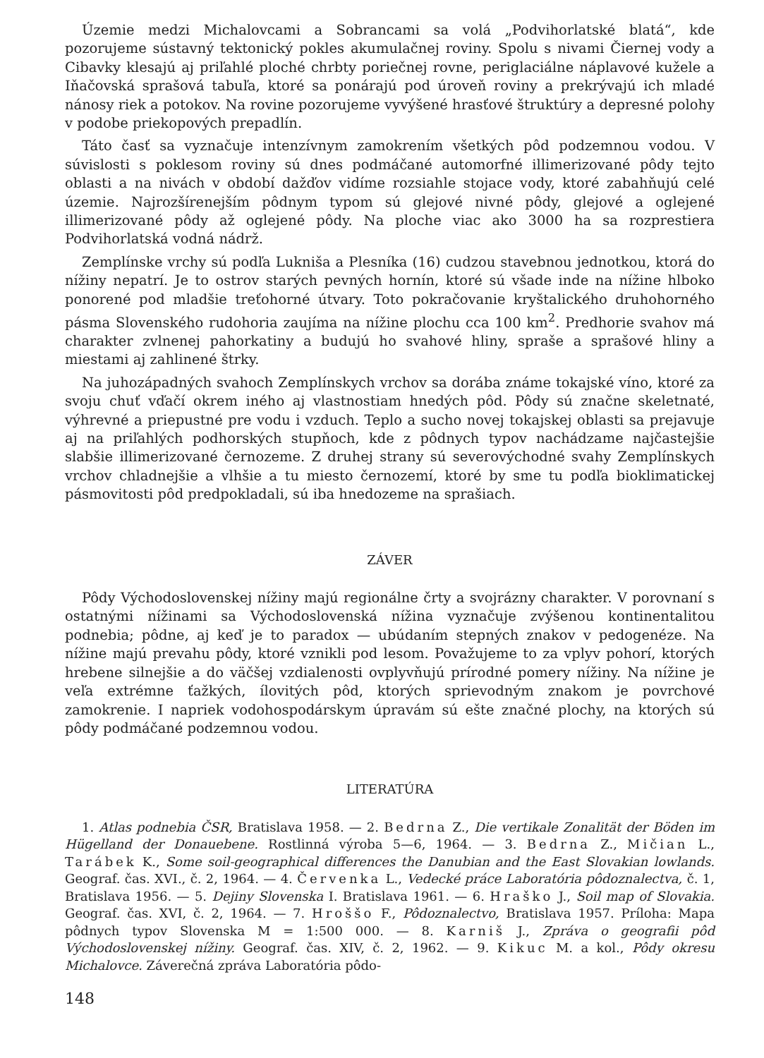Územie medzi Michalovcami a Sobrancami sa volá „Podvihorlatské blatá“, kde pozorujeme sústavný tektonický pokles akumulačnej roviny. Spolu s nivami Čiernej vody a Cibavky klesajú aj priľahlé ploché chrbty poriečnej rovne, periglaciálne náplavové kužele a Iňačovská sprašová tabuľa, ktoré sa ponárajú pod úroveň roviny a prekrývajú ich mladé nánosy riek a potokov. Na rovine pozorujeme vyvýšené hrasťové štruktúry a depresné polohy v podobe priekopových prepadlín.
Táto časť sa vyznačuje intenzívnym zamokrením všetkých pôd podzemnou vodou. V súvislosti s poklesom roviny sú dnes podmáčané automorfné illimerizované pôdy tejto oblasti a na nivách v období dažďov vidíme rozsiahle stojace vody, ktoré zabahňujú celé územie. Najrozšírenejším pôdnym typom sú glejové nivné pôdy, glejové a oglejené illimerizované pôdy až oglejené pôdy. Na ploche viac ako 3000 ha sa rozprestiera Podvihorlatská vodná nádrž.
Zemplínske vrchy sú podľa Lukniša a Plesníka (16) cudzou stavebnou jednotkou, ktorá do nížiny nepatrí. Je to ostrov starých pevných hornín, ktoré sú všade inde na nížine hlboko ponorené pod mladšie treťohorné útvary. Toto pokračovanie kryštalického druhohorného pásma Slovenského rudohoria zaujíma na nížine plochu cca 100 km<sup>2</sup>. Predhorie svahov má charakter zvlnenej pahorkatiny a budujú ho svahové hliny, spraše a sprašové hliny a miestami aj zahlinené štrky.
Na juhozápadných svahoch Zemplínskych vrchov sa dorába známe tokajské víno, ktoré za svoju chuť vďačí okrem iného aj vlastnostiam hnedých pôd. Pôdy sú značne skeletnaté, výhrevné a priepustné pre vodu i vzduch. Teplo a sucho novej tokajskej oblasti sa prejavuje aj na priľahlých podhorských stupňoch, kde z pôdnych typov nachádzame najčastejšie slabšie illimerizované černozeme. Z druhej strany sú severovýchodné svahy Zemplínskych vrchov chladnejšie a vlhšie a tu miesto černozemí, ktoré by sme tu podľa bioklimatickej pásmovitosti pôd predpokladali, sú iba hnedozeme na sprašiach.
ZÁVER
Pôdy Východoslovenskej nížiny majú regionálne črty a svojrázny charakter. V porovnaní s ostatnými nížinami sa Východoslovenská nížina vyznačuje zvýšenou kontinentalitou podnebia; pôdne, aj keď je to paradox — ubúdaním stepných znakov v pedogenéze. Na nížine majú prevahu pôdy, ktoré vznikli pod lesom. Považujeme to za vplyv pohorí, ktorých hrebene silnejšie a do väčšej vzdialenosti ovplyvňujú prírodné pomery nížiny. Na nížine je veľa extrémne ťažkých, ílovitých pôd, ktorých sprievodným znakom je povrchové zamokrenie. I napriek vodohospodárskym úpravám sú ešte značné plochy, na ktorých sú pôdy podmáčané podzemnou vodou.
LITERATÚRA
1. Atlas podnebia ČSR, Bratislava 1958. — 2. Bedrna Z., Die vertikale Zonalität der Böden im Hügelland der Donauebene. Rostlinná výroba 5—6, 1964. — 3. Bedrna Z., Mičian L., Tarábek K., Some soil-geographical differences the Danubian and the East Slovakian lowlands. Geograf. čas. XVI., č. 2, 1964. — 4. Červenka L., Vedecké práce Laboratória pôdoznalectva, č. 1, Bratislava 1956. — 5. Dejiny Slovenska I. Bratislava 1961. — 6. Hraško J., Soil map of Slovakia. Geograf. čas. XVI, č. 2, 1964. — 7. Hroššo F., Pôdoznalectvo, Bratislava 1957. Príloha: Mapa pôdnych typov Slovenska M = 1:500 000. — 8. Karniš J., Zpráva o geografii pôd Východoslovenskej nížiny. Geograf. čas. XIV, č. 2, 1962. — 9. Kikuc M. a kol., Pôdy okresu Michalovce. Záverečná zpráva Laboratória pôdo-
148